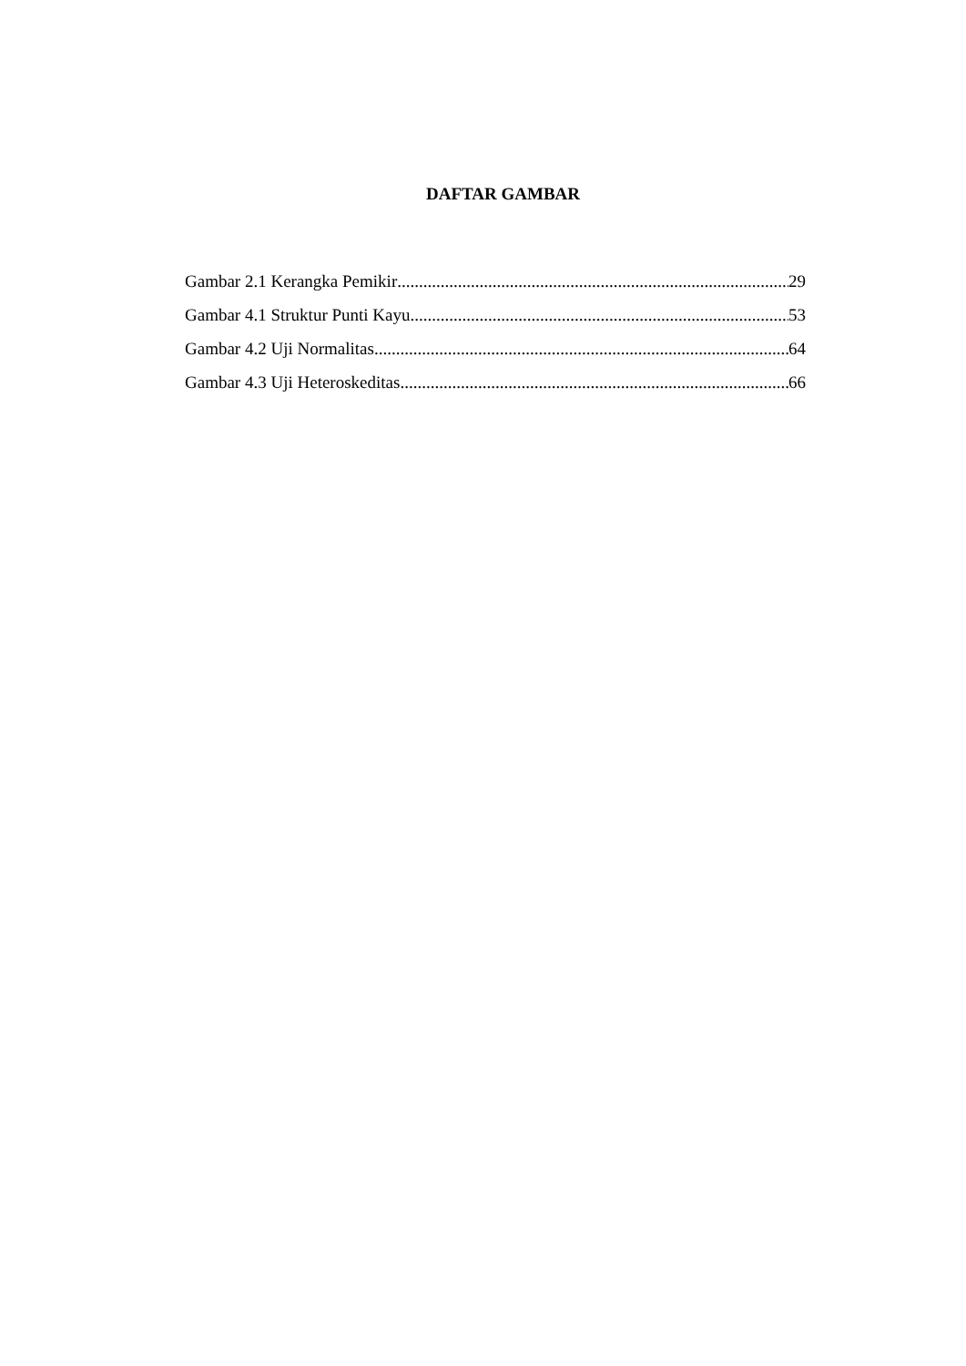DAFTAR GAMBAR
Gambar 2.1 Kerangka Pemikir 29
Gambar 4.1 Struktur Punti Kayu 53
Gambar 4.2 Uji Normalitas 64
Gambar 4.3 Uji Heteroskeditas 66